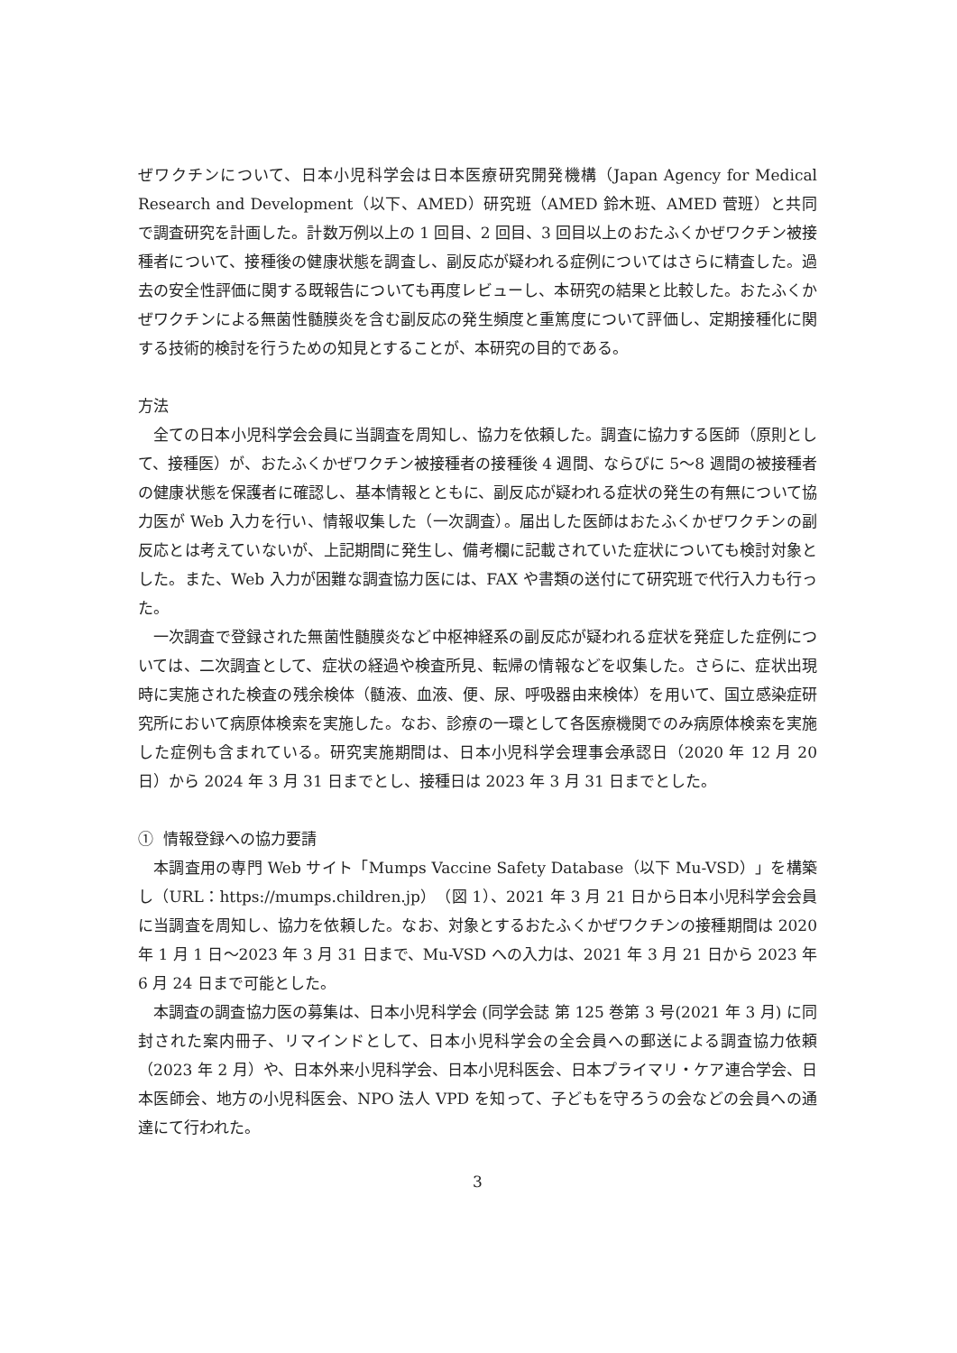ぜワクチンについて、日本小児科学会は日本医療研究開発機構（Japan Agency for Medical Research and Development（以下、AMED）研究班（AMED 鈴木班、AMED 菅班）と共同で調査研究を計画した。計数万例以上の 1 回目、2 回目、3 回目以上のおたふくかぜワクチン被接種者について、接種後の健康状態を調査し、副反応が疑われる症例についてはさらに精査した。過去の安全性評価に関する既報告についても再度レビューし、本研究の結果と比較した。おたふくかぜワクチンによる無菌性髄膜炎を含む副反応の発生頻度と重篤度について評価し、定期接種化に関する技術的検討を行うための知見とすることが、本研究の目的である。
方法
全ての日本小児科学会会員に当調査を周知し、協力を依頼した。調査に協力する医師（原則として、接種医）が、おたふくかぜワクチン被接種者の接種後 4 週間、ならびに 5〜8 週間の被接種者の健康状態を保護者に確認し、基本情報とともに、副反応が疑われる症状の発生の有無について協力医が Web 入力を行い、情報収集した（一次調査）。届出した医師はおたふくかぜワクチンの副反応とは考えていないが、上記期間に発生し、備考欄に記載されていた症状についても検討対象とした。また、Web 入力が困難な調査協力医には、FAX や書類の送付にて研究班で代行入力も行った。
一次調査で登録された無菌性髄膜炎など中枢神経系の副反応が疑われる症状を発症した症例については、二次調査として、症状の経過や検査所見、転帰の情報などを収集した。さらに、症状出現時に実施された検査の残余検体（髄液、血液、便、尿、呼吸器由来検体）を用いて、国立感染症研究所において病原体検索を実施した。なお、診療の一環として各医療機関でのみ病原体検索を実施した症例も含まれている。研究実施期間は、日本小児科学会理事会承認日（2020 年 12 月 20 日）から 2024 年 3 月 31 日までとし、接種日は 2023 年 3 月 31 日までとした。
① 情報登録への協力要請
本調査用の専門 Web サイト「Mumps Vaccine Safety Database（以下 Mu-VSD）」を構築し（URL：https://mumps.children.jp）（図 1）、2021 年 3 月 21 日から日本小児科学会会員に当調査を周知し、協力を依頼した。なお、対象とするおたふくかぜワクチンの接種期間は 2020 年 1 月 1 日〜2023 年 3 月 31 日まで、Mu-VSD への入力は、2021 年 3 月 21 日から 2023 年 6 月 24 日まで可能とした。
本調査の調査協力医の募集は、日本小児科学会 (同学会誌 第 125 巻第 3 号(2021 年 3 月) に同封された案内冊子、リマインドとして、日本小児科学会の全会員への郵送による調査協力依頼（2023 年 2 月）や、日本外来小児科学会、日本小児科医会、日本プライマリ・ケア連合学会、日本医師会、地方の小児科医会、NPO 法人 VPD を知って、子どもを守ろうの会などの会員への通達にて行われた。
3